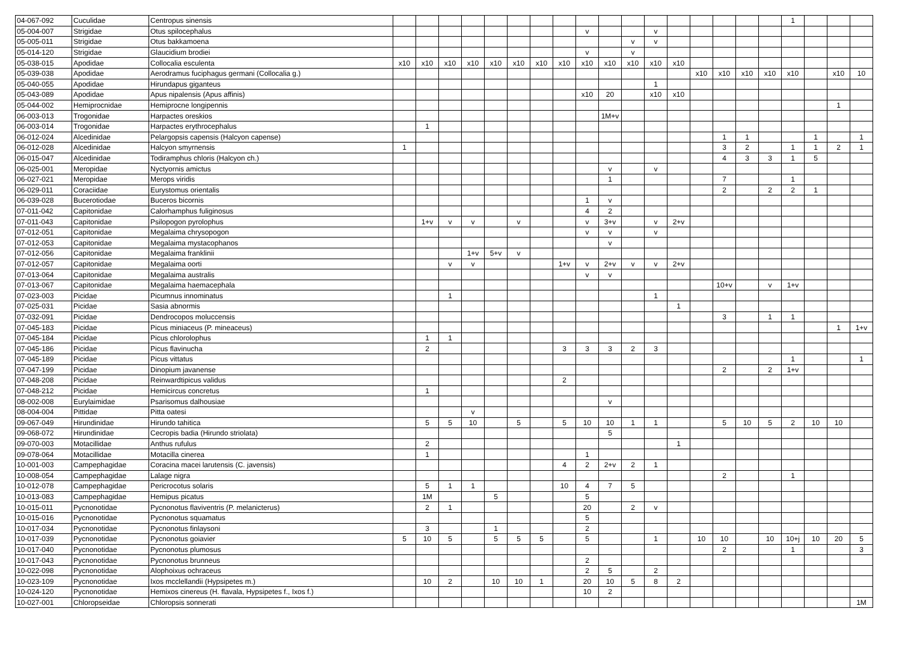| 04-067-092 | Cuculidae | Centropus sinensis | | | | | | | | | | | | | | | | | | 1 | | | |
| 05-004-007 | Strigidae | Otus spilocephalus | | | | | | | | | v | | | v | | | | | | | | | |
| 05-005-011 | Strigidae | Otus bakkamoena | | | | | | | | | | | v | v | | | | | | | | | |
| 05-014-120 | Strigidae | Glaucidium brodiei | | | | | | | | | v | | v | | | | | | | | | | |
| 05-038-015 | Apodidae | Collocalia esculenta | x10 | x10 | x10 | x10 | x10 | x10 | x10 | x10 | x10 | x10 | x10 | x10 | x10 | | | | | | | | |
| 05-039-038 | Apodidae | Aerodramus fuciphagus germani (Collocalia g.) | | | | | | | | | | | | | | x10 | x10 | x10 | x10 | x10 | | x10 | 10 |
| 05-040-055 | Apodidae | Hirundapus giganteus | | | | | | | | | | | | 1 | | | | | | | | | |
| 05-043-089 | Apodidae | Apus nipalensis (Apus affinis) | | | | | | | | | x10 | 20 | | x10 | x10 | | | | | | | | |
| 05-044-002 | Hemiprocnidae | Hemiprocne longipennis | | | | | | | | | | | | | | | | | | | | 1 | |
| 06-003-013 | Trogonidae | Harpactes oreskios | | | | | | | | | | 1M+v | | | | | | | | | | | |
| 06-003-014 | Trogonidae | Harpactes erythrocephalus | | 1 | | | | | | | | | | | | | | | | | | | |
| 06-012-024 | Alcedinidae | Pelargopsis capensis (Halcyon capense) | | | | | | | | | | | | | | | 1 | 1 | | | 1 | | 1 |
| 06-012-028 | Alcedinidae | Halcyon smyrnensis | 1 | | | | | | | | | | | | | | 3 | 2 | | 1 | 1 | 2 | 1 |
| 06-015-047 | Alcedinidae | Todiramphus chloris (Halcyon ch.) | | | | | | | | | | | | | | | 4 | 3 | 3 | 1 | 5 | | |
| 06-025-001 | Meropidae | Nyctyornis amictus | | | | | | | | | | v | | v | | | | | | | | | |
| 06-027-021 | Meropidae | Merops viridis | | | | | | | | | | 1 | | | | | 7 | | | 1 | | | |
| 06-029-011 | Coraciidae | Eurystomus orientalis | | | | | | | | | | | | | | | 2 | | 2 | 2 | 1 | | |
| 06-039-028 | Bucerotiodae | Buceros bicornis | | | | | | | | | 1 | v | | | | | | | | | | | |
| 07-011-042 | Capitonidae | Calorhamphus fuliginosus | | | | | | | | | 4 | 2 | | | | | | | | | | | |
| 07-011-043 | Capitonidae | Psilopogon pyrolophus | | 1+v | v | v | | v | | | v | 3+v | | v | 2+v | | | | | | | | |
| 07-012-051 | Capitonidae | Megalaima chrysopogon | | | | | | | | | v | v | | v | | | | | | | | | |
| 07-012-053 | Capitonidae | Megalaima mystacophanos | | | | | | | | | | v | | | | | | | | | | | |
| 07-012-056 | Capitonidae | Megalaima franklinii | | | | 1+v | 5+v | v | | | | | | | | | | | | | | | |
| 07-012-057 | Capitonidae | Megalaima oorti | | | v | v | | | | 1+v | v | 2+v | v | v | 2+v | | | | | | | | |
| 07-013-064 | Capitonidae | Megalaima australis | | | | | | | | | v | v | | | | | | | | | | | |
| 07-013-067 | Capitonidae | Megalaima haemacephala | | | | | | | | | | | | | | | 10+v | | v | 1+v | | | |
| 07-023-003 | Picidae | Picumnus innominatus | | | 1 | | | | | | | | | 1 | | | | | | | | | |
| 07-025-031 | Picidae | Sasia abnormis | | | | | | | | | | | | | 1 | | | | | | | | |
| 07-032-091 | Picidae | Dendrocopos moluccensis | | | | | | | | | | | | | | | 3 | | 1 | 1 | | | |
| 07-045-183 | Picidae | Picus miniaceus (P. mineaceus) | | | | | | | | | | | | | | | | | | | | 1 | 1+v |
| 07-045-184 | Picidae | Picus chlorolophus | | 1 | 1 | | | | | | | | | | | | | | | | | | |
| 07-045-186 | Picidae | Picus flavinucha | | 2 | | | | | | 3 | 3 | 3 | 2 | 3 | | | | | | | | | |
| 07-045-189 | Picidae | Picus vittatus | | | | | | | | | | | | | | | | | | 1 | | | 1 |
| 07-047-199 | Picidae | Dinopium javanense | | | | | | | | | | | | | | | 2 | | 2 | 1+v | | | |
| 07-048-208 | Picidae | Reinwardtipicus validus | | | | | | | | 2 | | | | | | | | | | | | | |
| 07-048-212 | Picidae | Hemicircus concretus | | 1 | | | | | | | | | | | | | | | | | | | |
| 08-002-008 | Eurylaimidae | Psarisomus dalhousiae | | | | | | | | | | v | | | | | | | | | | | |
| 08-004-004 | Pittidae | Pitta oatesi | | | | v | | | | | | | | | | | | | | | | | |
| 09-067-049 | Hirundinidae | Hirundo tahitica | | 5 | 5 | 10 | | 5 | | 5 | 10 | 10 | 1 | 1 | | | 5 | 10 | 5 | 2 | 10 | 10 | |
| 09-068-072 | Hirundinidae | Cecropis badia (Hirundo striolata) | | | | | | | | | | 5 | | | | | | | | | | | |
| 09-070-003 | Motacillidae | Anthus rufulus | | 2 | | | | | | | | | | | 1 | | | | | | | | |
| 09-078-064 | Motacillidae | Motacilla cinerea | | 1 | | | | | | | 1 | | | | | | | | | | | | |
| 10-001-003 | Campephagidae | Coracina macei larutensis (C. javensis) | | | | | | | | 4 | 2 | 2+v | 2 | 1 | | | | | | | | | |
| 10-008-054 | Campephagidae | Lalage nigra | | | | | | | | | | | | | | | 2 | | | 1 | | | |
| 10-012-078 | Campephagidae | Pericrocotus solaris | | 5 | 1 | 1 | | | | 10 | 4 | 7 | 5 | | | | | | | | | | |
| 10-013-083 | Campephagidae | Hemipus picatus | | 1M | | | 5 | | | | 5 | | | | | | | | | | | | |
| 10-015-011 | Pycnonotidae | Pycnonotus flaviventris (P. melanicterus) | | 2 | 1 | | | | | | 20 | | 2 | v | | | | | | | | | |
| 10-015-016 | Pycnonotidae | Pycnonotus squamatus | | | | | | | | | 5 | | | | | | | | | | | | |
| 10-017-034 | Pycnonotidae | Pycnonotus finlaysoni | | 3 | | | 1 | | | | 2 | | | | | | | | | | | | |
| 10-017-039 | Pycnonotidae | Pycnonotus goiavier | 5 | 10 | 5 | | 5 | 5 | 5 | | 5 | | | 1 | | 10 | 10 | | 10 | 10+j | 10 | 20 | 5 |
| 10-017-040 | Pycnonotidae | Pycnonotus plumosus | | | | | | | | | | | | | | | 2 | | | 1 | | | 3 |
| 10-017-043 | Pycnonotidae | Pycnonotus brunneus | | | | | | | | | 2 | | | | | | | | | | | | |
| 10-022-098 | Pycnonotidae | Alophoixus ochraceus | | | | | | | | | 2 | 5 | | 2 | | | | | | | | | |
| 10-023-109 | Pycnonotidae | Ixos mcclellandii (Hypsipetes m.) | | 10 | 2 | | 10 | 10 | 1 | | 20 | 10 | 5 | 8 | 2 | | | | | | | | |
| 10-024-120 | Pycnonotidae | Hemixos cinereus (H. flavala, Hypsipetes f., Ixos f.) | | | | | | | | | 10 | 2 | | | | | | | | | | | |
| 10-027-001 | Chloropseidae | Chloropsis sonnerati | | | | | | | | | | | | | | | | | | | | | 1M |